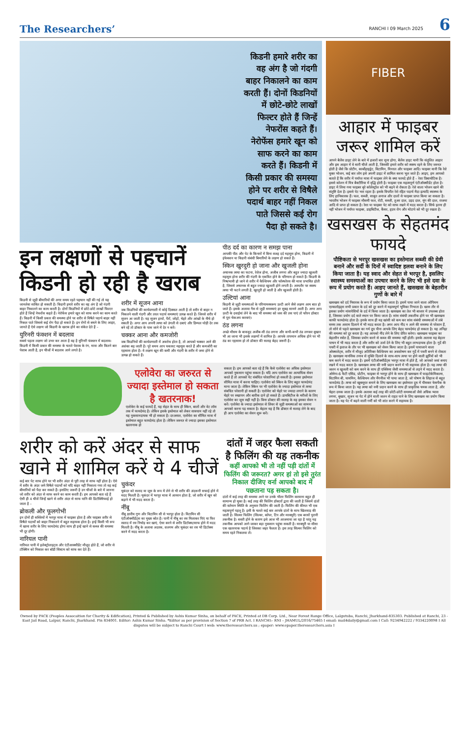The Researchers’
RANCHI I 09 March 2025 6
किडनी हमारे शरीर का वह अंग है जो गंदगी बाहर निकालने का काम करती हैं। दोनों किडनियों में छोटे-छोटे लाखों फिल्टर होते हैं जिन्हें नेफरोंस कहते हैं। नेरोफेंस हमारे खून को साफ करने का काम करते हैं। किडनी में किसी प्रकार की समस्या होने पर शरीर से विषैले पदार्थ बाहर नहीं निकल पाते जिससे कई रोग पैदा हो सकते है।
इन लक्षणों से पहचानें किडनी हो रही है खराब
किडनी से जुड़ी बीमारियों की अगर समय रहते पहचान नहीं की गई तो यह जानलेवा साबित हो सकती है। किडनी हमारे शरीर का वह अंग है जो गंदगी बाहर निकालने का काम करती है। दोनों किडनियों में छोटे-छोटे लाखों फिल्टर होते हैं जिन्हें नेफरोंस कहते हैं। नेरोफेंस हमारे खून को साफ करने का काम करते हैं। किडनी में किसी प्रकार की समस्या होने पर शरीर से विषैले पदार्थ बाहर नहीं निकल पाते जिससे कई रोग पैदा हो सकते है। इन रोगों से बचने के लिए आइए, जानते हैं ऐसे लक्षण जो किडनी के खराब होने का संकेत देते हैं –
युरिनरी फंक्शन में बदलाव
सबसे पहला लक्षण जो उभर कर आता है वह है युरिनरी फंक्शन में बदलाव। किडनी में किसी प्रकार की समस्या के चलते पेशाब के रंग, मात्रा और कितने बार पेशाब आती है, इन चीजों में बदलाव आने लगते है।
शरीर में सूजन आना
जब किडनियों की कार्यप्रणाली में कोई दिक्कत आती है तो शरीर से बाहर न निकलने वाली गंदगी और तरल पदार्थ समस्याएं उत्पन्न करते हैं। जिनसे शरीर में सूजन आ जाती है। यह सूजन हाथों, पैरों, जोड़ों, चेहरे और आंखों के नीचे हो सकती है। अगर आप अपनी त्वचा को उंगली से दबाएं और डिम्पल थोड़ी देर तक बने रहें तो डॉक्टर के पास जाने में देर न करें।
चक्कर आना और कमजोरी
जब किडनियों की कार्यप्रणाली में अवरोध होता है, तो आपको चक्कर आने की अशंका बढ़ जाती है। पूरे समय आप थकावट महसूस करते हैं और कमजोरी का एहसास होता है। ये लक्षण खून की कमी और गंदगी के शरीर में जमा होने से उत्पन्न हो सकते हैं।
पीठ दर्द का कारण न समझ पाना
आपकी पीठ और पेट के किनारों में बिना वजह दर्द महसूस होना, किडनी में इंफेक्शन या किडनी संबंधी बिमारियों के लक्षण हो सकते हैं।
स्किन खुरदुरी हो जाना और खुजली होना
अचानक त्वचा का फटना, रेशेज होना, अजीब लगना और बहुत ज्यादा खुजली महसूस होना शरीर की गंदगी के एकत्रित होने के परिणाम हो सकते हैं। किडनी के निष्प्रभावी हो जाने से शरीर में कैल्शियम और फॉस्फोरस की मात्रा प्रभावित होती है, जिससे अचानक से बहुत ज्यादा खुजली होने लगती है। आमतौर पर स्वस्थ त्वचा भी फटने लगती है, खुरदुरी हो जाती है और खुजली होती है।
उल्टियां आना
किडनी से जुड़ी समस्याओं के परिणामस्वरूप उल्टी आने जैसे लक्षण आम बात हो जाते हैं। इसके अलावा गैस से जुड़ी समस्याएं हर सुबह सामने आती हैं। अगर आप उल्टी के दवाईयां लेने के बाद भी समस्या को जस की तस पाएं तो फौरन डॉक्टर से पूरा चेकअप करवाएं।
ठंड लगना
अच्छे मौसम के बावजूद अजीब-सी ठंड लगना और कभी-कभी ठंड लगकर बुखार भी आ जाना भी इसके लक्षणों में शामिल है। आपके तापमान अधिक होने पर भी ठंड का एहसास हो तो डॉक्टर की सलाह बेहद जरूरी है।
एलोवेरा का जरुरत से ज्यादा इस्तेमाल हो सकता है खतरनाक!
एलोवेरा के कई फायदें हैं, यह सेहत के साथ ही स्किन, बालों और वेट लॉस तक में फायदेमंद है। लेकिन इसके इस्तेमाल को लेकर सावधान नहीं रहे तो यह नुकसानदायक भी हो सकता है। दरअसल, एलोवेरा का सीमित मात्रा में इस्तेमाल बहुत फायदेमंद होता है। लेकिन जरुरत से ज्यादा इसका इस्तेमाल खतरनाक हो
सकता है। हम आपको बता रहे हैं कि कैसे एलोवेरा का अधिक इस्तेमाल आपको नुकसान पहुंचा सकता है। यदि आप एलोवेरा का अत्याधिक सेवन करते हैं तो आपको पेट संबंधित परेशानियां हो सकती है। इसका इस्तेमाल सीमित मात्रा में करना चाहिए। एलोवेरा को स्किन के लिए बहुत फायदेमंद माना जाता है। लेकिन स्किन पर भी एलोवेरा के ज्यादा इस्तेमाल से त्वचा संबधित परेशानी हो सकती है। एलोवेरा को चेहरे पर ज्यादा लगाने के कारण चेहरे पर रुखापन और बारीक दाने हो सकते हैं। डायबिटीज के मरीजों के लिए एलोवेरा का जूस सही नहीं है। बिना डॉक्टर की सलाह के वह इसका सेवन न करें। एलोवेरा के ज्यादा इस्तेमाल से लिवर से जुड़ी समस्याओं का सामना आपको करना पड़ सकता है। बेहतर यह है कि डॉक्टर से सलाह लेने के बाद ही आप एलोवेरा का सेवन शुरू करें।
शरीर को करें अंदर से साफ खाने में शामिल करें ये 4 चीजें
कई बार पेट साफ होने पर भी शरीर अंदर से पूरी तरह से साफ नहीं होता है। ऐसे में शरीर के अंदर जमे विषैले पदार्थों को यदि बाहर नहीं निकाला गया तो वह कई बीमारियों को पैदा कर सकते हैं। इसलिए जरूरी है उन चीजों के बारे में जानना जो शरीर को अंदर से साफ करने का काम करती हैं। हम आपको बता रहे हैं ऐसी ही 4 चीजें जिन्हें खाने से शरीर अंदर से साफ यानि की डिटॉक्सिफाई हो जाता है –
ब्रोकली और फूलगोभी
इन दोनों ही सब्जियों में भरपूर मात्रा में फाइबर होता है और फाइबर शरीर से विषैले पदार्थों को बाहर निकालने में बहुत सहायक होता है। इन्हें किसी भी रूप में खाना शरीर के लिए फायदेमंद होगा साथ ही इन्हें खाने से कब्ज की समस्या भी दूर होगी।
नारियल पानी
नारियल पानी में इलेक्ट्रोलाइट्स और एंटीआक्सीडेंट मौजूद होते हैं, जो शरीर से टॉक्सिन को निकाल कर बॉडी सिस्टम को साफ कर देते हैं।
चुकंदर
चुकंदर को सलाद या जूस के रूप में लेने से भी शरीर की अंदरूनी सफाई होने में मदद मिलती है। चुकंदर में भरपूर मात्रा में आयरन होता है, जो शरीर में खून को बढ़ाने में भी मदद करता है।
नींबू
नींबू क्षारीय गुण और विटामिन सी से भरपूर होता है। विटामिन सी एंटीऑक्सीडेंट्स का मुख्य स्रोत है। पानी में नींबू का रस मिलाकर पिएं या फिर सलाद में रस निचोड़ कर खाएं, ऐसा करने से शरीर डिटॉक्स/साफ होने में मदद मिलती है। नींबू के अलावा अदरक, शलगम और चुकंदर का रस भी डिटॉक्स करने में मदद करता है।
दांतों में जहर फैला सकती है फिलिंग की यह तकनीक
कहीं आपको भी तो नहीं पड़ी दांतों में फिलिंग की जरूरत? अगर हां तो इसे तुरंत निकाल दीजिए वर्ना आपको बाद में पछताना पड़ सकता है।
दांतों में कई तरह की समस्या आने पर उनके भीतर फिलिंग करवाना बहुत ही सामान्य हो चुका है। कई तरह की फिलिंग डॉक्टरों द्वारा की जाती है जिसमें दांतों की वर्तमान स्थिति के अनुसार फिलिंग की जाती है। फिलिंग की कीमत भी एक महत्वपूर्ण पहलू है। इसी के चलते कई बार आपके दांतों के साथ खिलवाड़ की जाती है। सिल्वर फिलिंग (सिल्वर, कॉपर, टिन और मरक्यूरी) एक बरसों पुरानी तकनीक है। सस्ती होने के कारण इसे आज भी आजमाया जा रहा है परंतु यह तकनीक आपको आगे जाकर बड़ा नुकसान पहुंचा सकती है। मरक्यूरी या सीसा एक खतरनाक पदार्थ है जिसका जहर फैलता है। इस तरह सिल्वर फिलिंग को समय रहते निकलवा लें।
FIBER
आहार में फाइबर जरूर शामिल करें
आपने बैलेंस डाइट लेने के बारे में हजारों बार सुना होगा, बैलेंस डाइट यानी कि संतुलित आहार और इस आहार में वे सारी चीजें आती है, जिसकी हमारे शरीर को स्वस्थ रहने के लिए जरुरत होती है जैसे कि प्रोटीन, कार्बोहाइड्रेट, विटामिन, मिनरल और फाइबर आदि। फाइबर यानी कि रेशे युक्त भोजन, कई बार लोग इसे अपनी डाइट में शामिल करना भूल जाते हैं। आइए, हम आपको बताते हैं कि शरीर में पर्याप्त मात्रा में फाइबर लेने के क्या फायदे होते हैं – रेशा प्रिबायोटिक है। इससे कोलन में मित्र बैक्टीरिया में वृद्धि होती है। फाइबर एक महत्वपूर्ण एंटीऑक्सीडेंट होता है। डाइट में लिया गया फाइबर बुरे कॉलेस्ट्रॉल को भी बढ़ने से रोकता है। रेशे वाला भोजन खाने की संतुष्टि देता है। इससे पेट भरा रहता है। इसके विपरीत रेशे रहित पदार्थ मैदा इत्यादि स्वास्थ्य के लिए हानिकारक हैं। फल, सब्जी, साबुत अनाज और दालों से फाइबर प्राप्त किया जा सकता है। भारतीय भोजन में फाइबर मौसमी फल, रोटी, सब्जी, तुअर दाल, उड़द दाल, मूंग की दाल, राजमा आदि से प्राप्त हो सकता है। रेशा या फाइबर पेट को साफ रखने में मदद करता है। सिर्फ इतना ही नहीं भोजन में पर्याप्त फाइबर, डाइबिटीज, कैंसर, हृदय रोग और मोटापे को भी दूर रखता है।
खसखस के सेहतमंद फायदे
पौष्टिकता से भरपूर खसखस का इस्तेमाल सब्जी की ग्रेवी बनाने और सर्दी के दिनों में स्वादिष्ट हलवा बनाने के लिए किया जाता है। यह स्वाद और सेहत से भरपूर है, इसलिए स्वास्थ्य समस्याओं का उपचार करने के लिए भी इसे दवा के रूप में प्रयोग करते हैं। आइए जानते हैं, खसखस के बेहतरीन गुणों के बारे में
खसखस को दर्द निवारक के रूप में प्रयोग किया जाता है। इसमें पाया जाने वाला ओपियम एल्कलॉइड्स सभी प्रकार के दर्द को दूर करने में महत्वपूर्ण भूमिका निभाता है। खास तौर से इसका प्रयोग मांसपेशियों के दर्द में किया जाता है। खसखस का तेल भी बाजार में उपलब्ध होता है, जिसका प्रयोग दर्द वाले स्थान पर किया जाता है। सांस संबंधी तकलीफ होने पर भी खसखस काफी फायदेमंद होता है। इसके साथ ही यह खांसी को कम कर सांस संबंधी समस्याओं में लंबे समय तक आराम दिलाने में भी मदद करता है। अगर आप नींद न आने की समस्या से परेशान हैं, तो सोने से पहले खसखस का गर्म दूध पीना आपके लिए बेहद फायदेमंद हो सकता है। यह अनिद्रा की समस्या को दूर करता है। यह आपको नींद लेने के लिए प्रेरित करेगा। खसखस फाइबर का बेहतरीन स्त्रोत है, जिसका प्रयोग करने से कब्ज की समस्या नहीं होती। इसके अलावा यह बेहतर पाचन में भी मदद करता है और शरीर को उर्जा देने के लिए भी बहुत लाभदायक होता है। गुर्दे की पथरी में इलाज के तौर पर भी खसखस को सेवन किया जाता है। इसमें पायाजाने वाला ओक्सलेट्स, शरीर में मौजूद अतिरिक्त कैल्शियम का अवशोषण कर गुर्दे में पथरी बनने से रोकता है। खसखस मानसिक तनाव से मुक्ति दिलाने के साथ-साथ त्वचा पर होने वाली झुर्रियों को भी कम करने में मदद करता है। इसमें एंटीऑक्सीडेंट्स भरपूर मात्रा में होते हैं, जो आपको जवां बनाए रखने में मदद करता है। खसखस त्वचा की नमी प्रदान करने में भी सहायक होता है। यह त्वचा की जलन व खुजली को कम करने के साथ ही एक्जिमा जैसी समस्याओं से लड़ने में मदद करता है। ओमेगा-6 फैटी एसिड, प्रोटीन, फाइबर से भरपूर होने के साथ ही खसखस में फाइटोकेमिकल्स, विटामिन बी, थायमिन, कैल्शियम और मैंगनीज भी पाया जाता है, जो पोषण के लिहाज से बहुत फायदेमंद है। त्वचा को खूबसूरत बनाने के लिए खसखस का इस्तेमाल दूध में पीसकर फेसपैक के रूप में किया जाता है। यह त्वचा को नमी प्रदान करने के साथ ही प्राकृतिक चमक लाता है, और चेहरा दमक जाता है। इसके अलावा कई तरह की छोटी-छोटी समस्याओं जैसे अधिक प्यास लगना, बुखार, सूजन या पेट में होने वाली जलन से राहत पाने के लिए खसखस का प्रयोग किया जाता है। यह पेट में बढ़ने वाली गर्मी को भी शांत करने में सहायक है।
Owned by PACE (Peoples Assocaition for Charity & Edification), Printed & Published by Ashis Kumar Sinha, on behalf of PACE, Printed at DB Corp. Ltd., Near Forest Range Office, Lalgutuba, Ranchi, Jharkhand-835303. Published at Ranchi, 23 - East Jail Road, Lalpur, Ranchi, Jharkhand. Pin 834001. Editor: Ashis Kumar Sinha. *Editor as per provision of Section 7 of PRB Act. I RANCHI:- RNI – JHAMUL/2016/75465 I email: mail4daily@gmail.com I Call: 9234942222 / 9334220098 I All disputes will be subject to Ranchi Court I web: www.theresearchers.us ; epaper: www.epaper.theresearchers.asia I